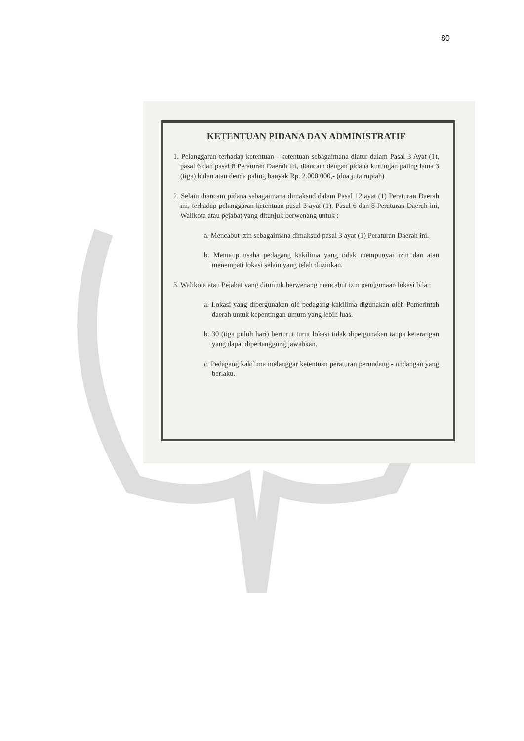80
KETENTUAN PIDANA DAN ADMINISTRATIF
1. Pelanggaran terhadap ketentuan - ketentuan sebagaimana diatur dalam Pasal 3 Ayat (1), pasal 6 dan pasal 8 Peraturan Daerah ini, diancam dengan pidana kurungan paling lama 3 (tiga) bulan atau denda paling banyak Rp. 2.000.000,- (dua juta rupiah)
2. Selain diancam pidana sebagaimana dimaksud dalam Pasal 12 ayat (1) Peraturan Daerah ini, terhadap pelanggaran ketentuan pasal 3 ayat (1), Pasal 6 dan 8 Peraturan Daerah ini, Walikota atau pejabat yang ditunjuk berwenang untuk :
a. Mencabut izin sebagaimana dimaksud pasal 3 ayat (1) Peraturan Daerah ini.
b. Menutup usaha pedagang kakilima yang tidak mempunyai izin dan atau menempati lokasi selain yang telah diizinkan.
3. Walikota atau Pejabat yang ditunjuk berwenang mencabut izin penggunaan lokasi bila :
a. Lokasi yang dipergunakan olè pedagang kakilima digunakan oleh Pemerintah daerah untuk kepentingan umum yang lebih luas.
b. 30 (tiga puluh hari) berturut turut lokasi tidak dipergunakan tanpa keterangan yang dapat dipertanggung jawabkan.
c. Pedagang kakilima melanggar ketentuan peraturan perundang - undangan yang berlaku.